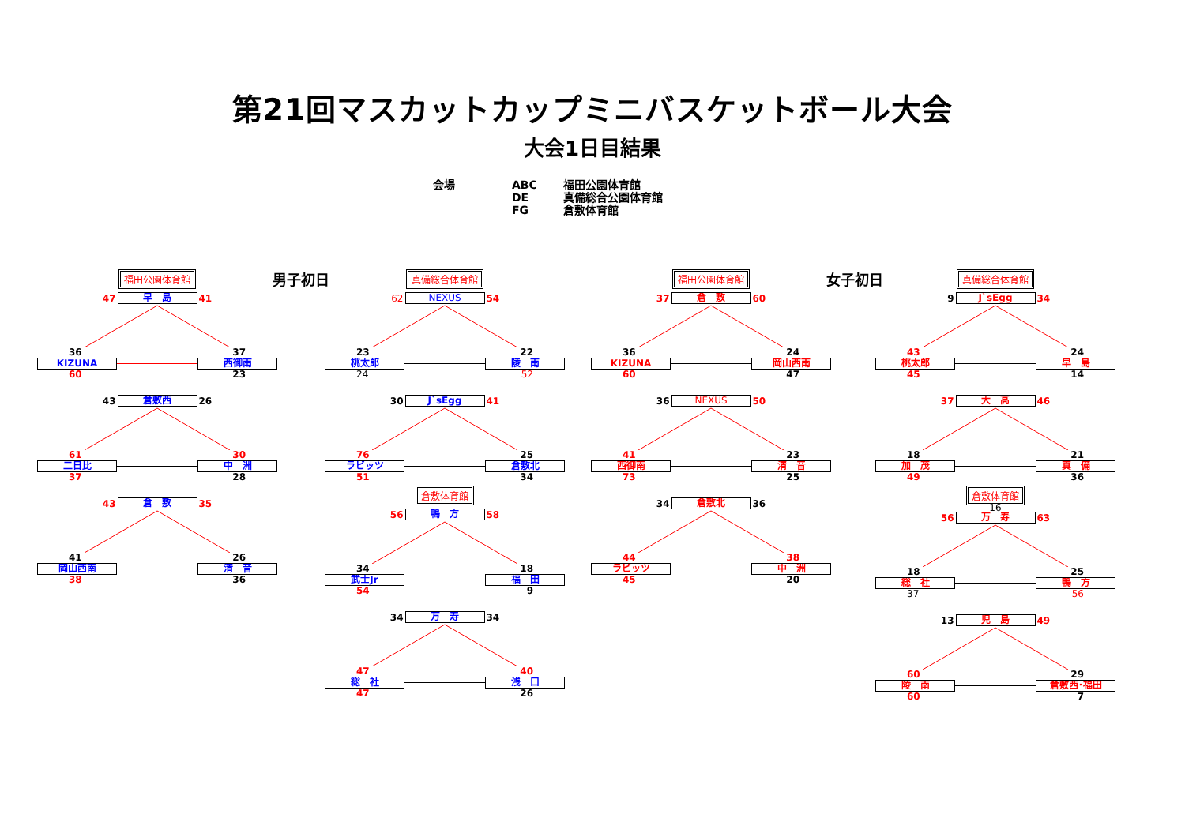第21回マスカットカップミニバスケットボール大会
大会1日目結果
会場
ABC
DE
FG
福田公園体育館
真備総合公園体育館
倉敷体育館
福田公園体育館 男子初日
47 早　島 41
36 37
KIZUNA 西御南
60 23
43 倉敷西 26
61 30
二日比 中　洲
37 28
43 倉　敷 35
41 26
岡山西南 清　音
38 36
真備総合体育館
62 NEXUS 54
23 22
桃太郎 陵　南
24 52
30 J`sEgg 41
76 25
ラビッツ 倉敷北
51 34
倉敷体育館
56 鴨　方 58
34 18
武士Jr 福　田
54 9
34 万　寿 34
47 40
総　社 浅　口
47 26
福田公園体育館 女子初日
37 倉　敷 60
36 24
KIZUNA 岡山西南
60 47
36 NEXUS 50
41 23
西御南 清　音
73 25
34 倉敷北 36
44 38
ラビッツ 中　洲
45 20
真備総合体育館
9 J`sEgg 34
43 24
桃太郎 早　島
45 14
37 大　高 46
18 21
加　茂 真　備
49 36
倉敷体育館
16
56 万　寿 63
18 25
総　社 鴨　方
37 56
13 児　島 49
60 29
陵　南 倉敷西･福田
60 7